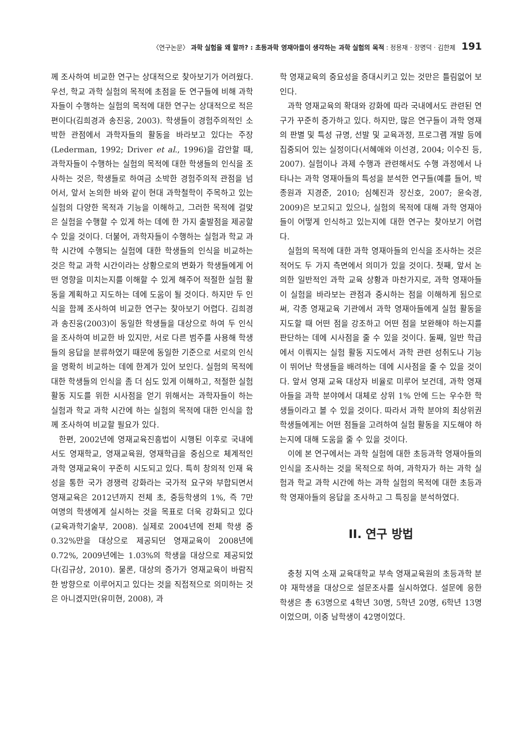〈연구논문〉 과학 실험을 왜 할까? : 초등과학 영재아들이 생각하는 과학 실험의 목적 : 정용재 · 장명덕 · 김한제 191
께 조사하여 비교한 연구는 상대적으로 찾아보기가 어려웠다. 우선, 학교 과학 실험의 목적에 초점을 둔 연구들에 비해 과학자들이 수행하는 실험의 목적에 대한 연구는 상대적으로 적은 편이다(김희경과 송진웅, 2003). 학생들이 경험주의적인 소박한 관점에서 과학자들의 활동을 바라보고 있다는 주장(Lederman, 1992; Driver et al., 1996)을 감안할 때, 과학자들이 수행하는 실험의 목적에 대한 학생들의 인식을 조사하는 것은, 학생들로 하여금 소박한 경험주의적 관점을 넘어서, 앞서 논의한 바와 같이 현대 과학철학이 주목하고 있는 실험의 다양한 목적과 기능을 이해하고, 그러한 목적에 걸맞은 실험을 수행할 수 있게 하는 데에 한 가지 출발점을 제공할 수 있을 것이다. 더불어, 과학자들이 수행하는 실험과 학교 과학 시간에 수행되는 실험에 대한 학생들의 인식을 비교하는 것은 학교 과학 시간이라는 상황으로의 변화가 학생들에게 어떤 영향을 미치는지를 이해할 수 있게 해주어 적절한 실험 활동을 계획하고 지도하는 데에 도움이 될 것이다. 하지만 두 인식을 함께 조사하여 비교한 연구는 찾아보기 어렵다. 김희경과 송진웅(2003)이 동일한 학생들을 대상으로 하여 두 인식을 조사하여 비교한 바 있지만, 서로 다른 범주를 사용해 학생들의 응답을 분류하였기 때문에 동일한 기준으로 서로의 인식을 명확히 비교하는 데에 한계가 있어 보인다. 실험의 목적에 대한 학생들의 인식을 좀 더 심도 있게 이해하고, 적절한 실험 활동 지도를 위한 시사점을 얻기 위해서는 과학자들이 하는 실험과 학교 과학 시간에 하는 실험의 목적에 대한 인식을 함께 조사하여 비교할 필요가 있다.
한편, 2002년에 영재교육진흥법이 시행된 이후로 국내에서도 영재학교, 영재교육원, 영재학급을 중심으로 체계적인 과학 영재교육이 꾸준히 시도되고 있다. 특히 창의적 인재 육성을 통한 국가 경쟁력 강화라는 국가적 요구와 부합되면서 영재교육은 2012년까지 전체 초, 중등학생의 1%, 즉 7만 여명의 학생에게 실시하는 것을 목표로 더욱 강화되고 있다(교육과학기술부, 2008). 실제로 2004년에 전체 학생 중 0.32%만을 대상으로 제공되던 영재교육이 2008년에 0.72%, 2009년에는 1.03%의 학생을 대상으로 제공되었다(김규상, 2010). 물론, 대상의 증가가 영재교육이 바람직한 방향으로 이루어지고 있다는 것을 직접적으로 의미하는 것은 아니겠지만(유미현, 2008), 과
학 영재교육의 중요성을 증대시키고 있는 것만은 틀림없어 보인다.
과학 영재교육의 확대와 강화에 따라 국내에서도 관련된 연구가 꾸준히 증가하고 있다. 하지만, 많은 연구들이 과학 영재의 판별 및 특성 규명, 선발 및 교육과정, 프로그램 개발 등에 집중되어 있는 실정이다(서혜애와 이선경, 2004; 이수진 등, 2007). 실험이나 과제 수행과 관련해서도 수행 과정에서 나타나는 과학 영재아들의 특성을 분석한 연구들(예를 들어, 박종원과 지경준, 2010; 심혜진과 장신호, 2007; 윤숙경, 2009)은 보고되고 있으나, 실험의 목적에 대해 과학 영재아들이 어떻게 인식하고 있는지에 대한 연구는 찾아보기 어렵다.
실험의 목적에 대한 과학 영재아들의 인식을 조사하는 것은 적어도 두 가지 측면에서 의미가 있을 것이다. 첫째, 앞서 논의한 일반적인 과학 교육 상황과 마찬가지로, 과학 영재아들이 실험을 바라보는 관점과 중시하는 점을 이해하게 됨으로써, 각종 영재교육 기관에서 과학 영재아들에게 실험 활동을 지도할 때 어떤 점을 강조하고 어떤 점을 보완해야 하는지를 판단하는 데에 시사점을 줄 수 있을 것이다. 둘째, 일반 학급에서 이뤄지는 실험 활동 지도에서 과학 관련 성취도나 기능이 뛰어난 학생들을 배려하는 데에 시사점을 줄 수 있을 것이다. 앞서 영재 교육 대상자 비율로 미루어 보건데, 과학 영재아들을 과학 분야에서 대체로 상위 1% 안에 드는 우수한 학생들이라고 볼 수 있을 것이다. 따라서 과학 분야의 최상위권 학생들에게는 어떤 점들을 고려하여 실험 활동을 지도해야 하는지에 대해 도움을 줄 수 있을 것이다.
이에 본 연구에서는 과학 실험에 대한 초등과학 영재아들의 인식을 조사하는 것을 목적으로 하여, 과학자가 하는 과학 실험과 학교 과학 시간에 하는 과학 실험의 목적에 대한 초등과학 영재아들의 응답을 조사하고 그 특징을 분석하였다.
II. 연구 방법
충청 지역 소재 교육대학교 부속 영재교육원의 초등과학 분야 재학생을 대상으로 설문조사를 실시하였다. 설문에 응한 학생은 총 63명으로 4학년 30명, 5학년 20명, 6학년 13명이었으며, 이중 남학생이 42명이었다.